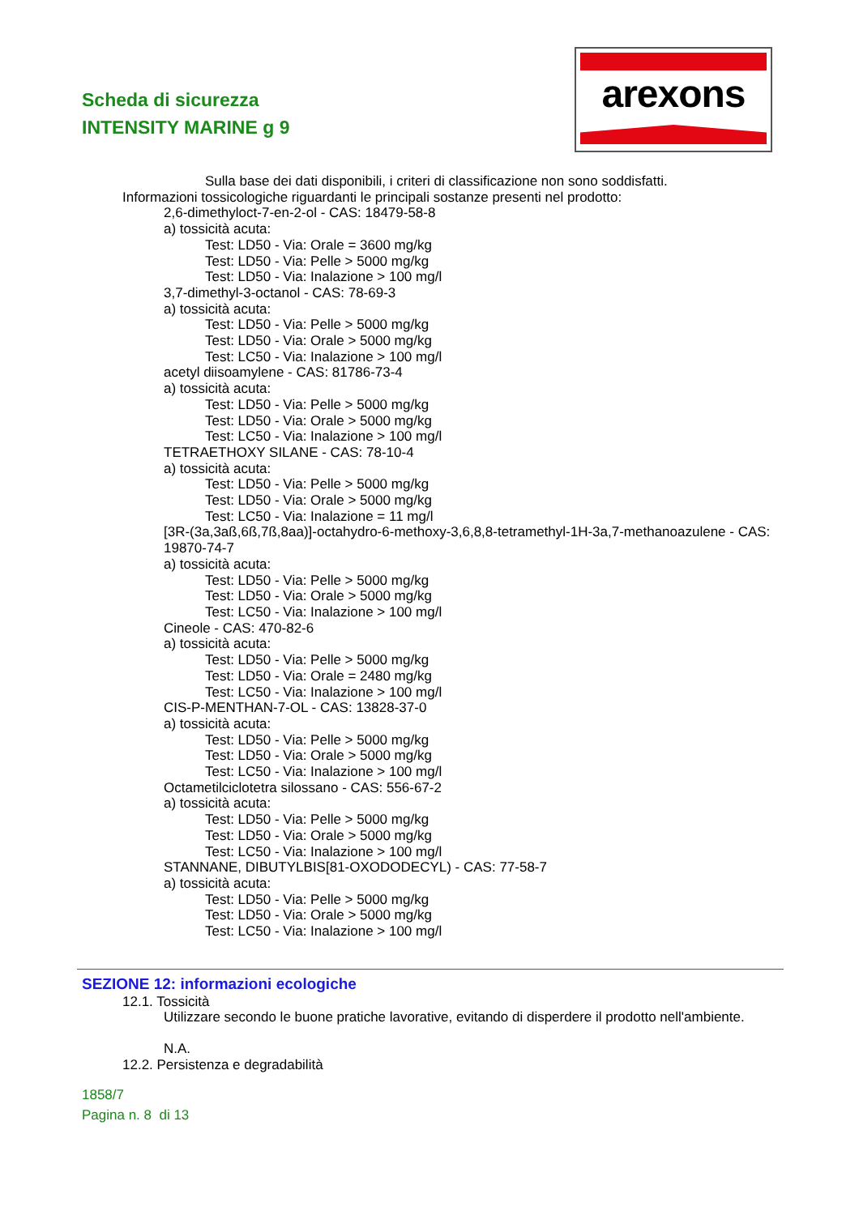Scheda di sicurezza
INTENSITY MARINE g 9
arexons
Sulla base dei dati disponibili, i criteri di classificazione non sono soddisfatti.
Informazioni tossicologiche riguardanti le principali sostanze presenti nel prodotto:
2,6-dimethyloct-7-en-2-ol - CAS: 18479-58-8
a) tossicità acuta:
Test: LD50 - Via: Orale = 3600 mg/kg
Test: LD50 - Via: Pelle > 5000 mg/kg
Test: LD50 - Via: Inalazione > 100 mg/l
3,7-dimethyl-3-octanol - CAS: 78-69-3
a) tossicità acuta:
Test: LD50 - Via: Pelle > 5000 mg/kg
Test: LD50 - Via: Orale > 5000 mg/kg
Test: LC50 - Via: Inalazione > 100 mg/l
acetyl diisoamylene - CAS: 81786-73-4
a) tossicità acuta:
Test: LD50 - Via: Pelle > 5000 mg/kg
Test: LD50 - Via: Orale > 5000 mg/kg
Test: LC50 - Via: Inalazione > 100 mg/l
TETRAETHOXY SILANE - CAS: 78-10-4
a) tossicità acuta:
Test: LD50 - Via: Pelle > 5000 mg/kg
Test: LD50 - Via: Orale > 5000 mg/kg
Test: LC50 - Via: Inalazione = 11 mg/l
[3R-(3a,3aß,6ß,7ß,8aa)]-octahydro-6-methoxy-3,6,8,8-tetramethyl-1H-3a,7-methanoazulene - CAS: 19870-74-7
a) tossicità acuta:
Test: LD50 - Via: Pelle > 5000 mg/kg
Test: LD50 - Via: Orale > 5000 mg/kg
Test: LC50 - Via: Inalazione > 100 mg/l
Cineole - CAS: 470-82-6
a) tossicità acuta:
Test: LD50 - Via: Pelle > 5000 mg/kg
Test: LD50 - Via: Orale = 2480 mg/kg
Test: LC50 - Via: Inalazione > 100 mg/l
CIS-P-MENTHAN-7-OL - CAS: 13828-37-0
a) tossicità acuta:
Test: LD50 - Via: Pelle > 5000 mg/kg
Test: LD50 - Via: Orale > 5000 mg/kg
Test: LC50 - Via: Inalazione > 100 mg/l
Octametilciclotetra silossano - CAS: 556-67-2
a) tossicità acuta:
Test: LD50 - Via: Pelle > 5000 mg/kg
Test: LD50 - Via: Orale > 5000 mg/kg
Test: LC50 - Via: Inalazione > 100 mg/l
STANNANE, DIBUTYLBIS[81-OXODODECYL) - CAS: 77-58-7
a) tossicità acuta:
Test: LD50 - Via: Pelle > 5000 mg/kg
Test: LD50 - Via: Orale > 5000 mg/kg
Test: LC50 - Via: Inalazione > 100 mg/l
SEZIONE 12: informazioni ecologiche
12.1. Tossicità
Utilizzare secondo le buone pratiche lavorative, evitando di disperdere il prodotto nell'ambiente.
N.A.
12.2. Persistenza e degradabilità
1858/7
Pagina n. 8 di 13